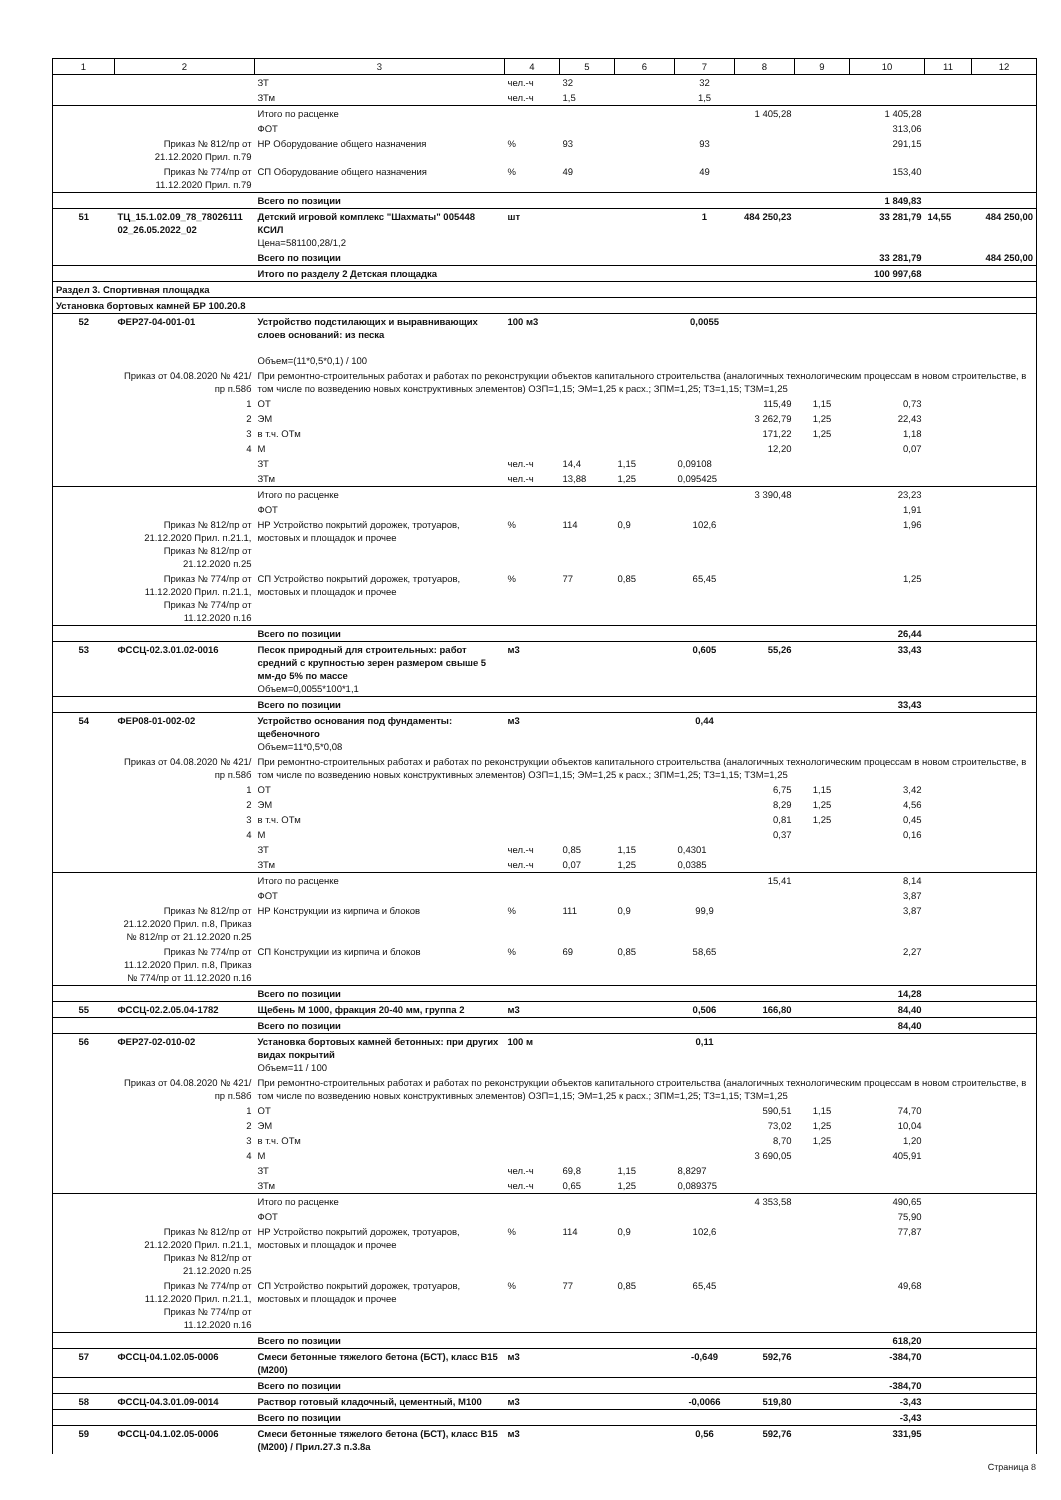| 1 | 2 | 3 | 4 | 5 | 6 | 7 | 8 | 9 | 10 | 11 | 12 |
| --- | --- | --- | --- | --- | --- | --- | --- | --- | --- | --- | --- |
| | | ЗТ | чел.-ч | 32 | | 32 | | | | | |
| | | ЗТм | чел.-ч | 1,5 | | 1,5 | | | | | |
| | | Итого по расценке | | | | | 1 405,28 | | 1 405,28 | | |
| | | ФОТ | | | | | | | 313,06 | | |
| | Приказ № 812/пр от 21.12.2020 Прил. п.79 | НР Оборудование общего назначения | % | 93 | | 93 | | | 291,15 | | |
| | Приказ № 774/пр от 11.12.2020 Прил. п.79 | СП Оборудование общего назначения | % | 49 | | 49 | | | 153,40 | | |
| | | Всего по позиции | | | | | | | 1 849,83 | | |
| 51 | ТЦ_15.1.02.09_78_78026111 02_26.05.2022_02 | Детский игровой комплекс "Шахматы" 005448 КСИЛ Цена=581100,28/1,2 | шт | | | 1 | 484 250,23 | | 33 281,79 | 14,55 | 484 250,00 |
| | | Всего по позиции | | | | | | | 33 281,79 | | 484 250,00 |
| | | Итого по разделу 2 Детская площадка | | | | | | | 100 997,68 | | |
| Раздел 3. Спортивная площадка | | | | | | | | | | | |
| Установка бортовых камней БР 100.20.8 | | | | | | | | | | | |
| 52 | ФЕР27-04-001-01 | Устройство подстилающих и выравнивающих слоев оснований: из песка Объем=(11*0,5*0,1) / 100 | 100 м3 | | | 0,0055 | | | | | |
| | Приказ от 04.08.2020 № 421/пр п.58б | При ремонтно-строительных работах и работах по реконструкции объектов капитального строительства (аналогичных технологическим процессам в новом строительстве, в том числе по возведению новых конструктивных элементов) ОЗП=1,15; ЭМ=1,25 к расх.; ЗПМ=1,25; ТЗ=1,15; ТЗМ=1,25 | | | | | | | | | |
| | 1 | ОТ | | | | | 115,49 | 1,15 | 0,73 | | |
| | 2 | ЭМ | | | | | 3 262,79 | 1,25 | 22,43 | | |
| | 3 | в т.ч. ОТм | | | | | 171,22 | 1,25 | 1,18 | | |
| | 4 | М | | | | | 12,20 | | 0,07 | | |
| | | ЗТ | чел.-ч | 14,4 | 1,15 | 0,09108 | | | | | |
| | | ЗТм | чел.-ч | 13,88 | 1,25 | 0,095425 | | | | | |
| | | Итого по расценке | | | | | 3 390,48 | | 23,23 | | |
| | | ФОТ | | | | | | | 1,91 | | |
| | Приказ № 812/пр от 21.12.2020 Прил. п.21.1, Приказ № 812/пр от 21.12.2020 п.25 | НР Устройство покрытий дорожек, тротуаров, мостовых и площадок и прочее | % | 114 | 0,9 | 102,6 | | | 1,96 | | |
| | Приказ № 774/пр от 11.12.2020 Прил. п.21.1, Приказ № 774/пр от 11.12.2020 п.16 | СП Устройство покрытий дорожек, тротуаров, мостовых и площадок и прочее | % | 77 | 0,85 | 65,45 | | | 1,25 | | |
| | | Всего по позиции | | | | | | | 26,44 | | |
| 53 | ФССЦ-02.3.01.02-0016 | Песок природный для строительных: работ средний с крупностью зерен размером свыше 5 мм-до 5% по массе Объем=0,0055*100*1,1 | м3 | | | 0,605 | 55,26 | | 33,43 | | |
| | | Всего по позиции | | | | | | | 33,43 | | |
| 54 | ФЕР08-01-002-02 | Устройство основания под фундаменты: щебеночного Объем=11*0,5*0,08 | м3 | | | 0,44 | | | | | |
| | Приказ от 04.08.2020 № 421/пр п.58б | При ремонтно-строительных работах и работах по реконструкции объектов капитального строительства (аналогичных технологическим процессам в новом строительстве, в том числе по возведению новых конструктивных элементов) ОЗП=1,15; ЭМ=1,25 к расх.; ЗПМ=1,25; ТЗ=1,15; ТЗМ=1,25 | | | | | | | | | |
| | 1 | ОТ | | | | | 6,75 | 1,15 | 3,42 | | |
| | 2 | ЭМ | | | | | 8,29 | 1,25 | 4,56 | | |
| | 3 | в т.ч. ОТм | | | | | 0,81 | 1,25 | 0,45 | | |
| | 4 | М | | | | | 0,37 | | 0,16 | | |
| | | ЗТ | чел.-ч | 0,85 | 1,15 | 0,4301 | | | | | |
| | | ЗТм | чел.-ч | 0,07 | 1,25 | 0,0385 | | | | | |
| | | Итого по расценке | | | | | 15,41 | | 8,14 | | |
| | | ФОТ | | | | | | | 3,87 | | |
| | Приказ № 812/пр от 21.12.2020 Прил. п.8, Приказ № 812/пр от 21.12.2020 п.25 | НР Конструкции из кирпича и блоков | % | 111 | 0,9 | 99,9 | | | 3,87 | | |
| | Приказ № 774/пр от 11.12.2020 Прил. п.8, Приказ № 774/пр от 11.12.2020 п.16 | СП Конструкции из кирпича и блоков | % | 69 | 0,85 | 58,65 | | | 2,27 | | |
| | | Всего по позиции | | | | | | | 14,28 | | |
| 55 | ФССЦ-02.2.05.04-1782 | Щебень М 1000, фракция 20-40 мм, группа 2 | м3 | | | 0,506 | 166,80 | | 84,40 | | |
| | | Всего по позиции | | | | | | | 84,40 | | |
| 56 | ФЕР27-02-010-02 | Установка бортовых камней бетонных: при других видах покрытий Объем=11 / 100 | 100 м | | | 0,11 | | | | | |
| | Приказ от 04.08.2020 № 421/пр п.58б | При ремонтно-строительных работах и работах по реконструкции объектов капитального строительства (аналогичных технологическим процессам в новом строительстве, в том числе по возведению новых конструктивных элементов) ОЗП=1,15; ЭМ=1,25 к расх.; ЗПМ=1,25; ТЗ=1,15; ТЗМ=1,25 | | | | | | | | | |
| | 1 | ОТ | | | | | 590,51 | 1,15 | 74,70 | | |
| | 2 | ЭМ | | | | | 73,02 | 1,25 | 10,04 | | |
| | 3 | в т.ч. ОТм | | | | | 8,70 | 1,25 | 1,20 | | |
| | 4 | М | | | | | 3 690,05 | | 405,91 | | |
| | | ЗТ | чел.-ч | 69,8 | 1,15 | 8,8297 | | | | | |
| | | ЗТм | чел.-ч | 0,65 | 1,25 | 0,089375 | | | | | |
| | | Итого по расценке | | | | | 4 353,58 | | 490,65 | | |
| | | ФОТ | | | | | | | 75,90 | | |
| | Приказ № 812/пр от 21.12.2020 Прил. п.21.1, Приказ № 812/пр от 21.12.2020 п.25 | НР Устройство покрытий дорожек, тротуаров, мостовых и площадок и прочее | % | 114 | 0,9 | 102,6 | | | 77,87 | | |
| | Приказ № 774/пр от 11.12.2020 Прил. п.21.1, Приказ № 774/пр от 11.12.2020 п.16 | СП Устройство покрытий дорожек, тротуаров, мостовых и площадок и прочее | % | 77 | 0,85 | 65,45 | | | 49,68 | | |
| | | Всего по позиции | | | | | | | 618,20 | | |
| 57 | ФССЦ-04.1.02.05-0006 | Смеси бетонные тяжелого бетона (БСТ), класс B15 (M200) | м3 | | | -0,649 | 592,76 | | -384,70 | | |
| | | Всего по позиции | | | | | | | -384,70 | | |
| 58 | ФССЦ-04.3.01.09-0014 | Раствор готовый кладочный, цементный, М100 | м3 | | | -0,0066 | 519,80 | | -3,43 | | |
| | | Всего по позиции | | | | | | | -3,43 | | |
| 59 | ФССЦ-04.1.02.05-0006 | Смеси бетонные тяжелого бетона (БСТ), класс B15 (M200) / Прил.27.3 п.3.8а | м3 | | | 0,56 | 592,76 | | 331,95 | | |
Страница 8